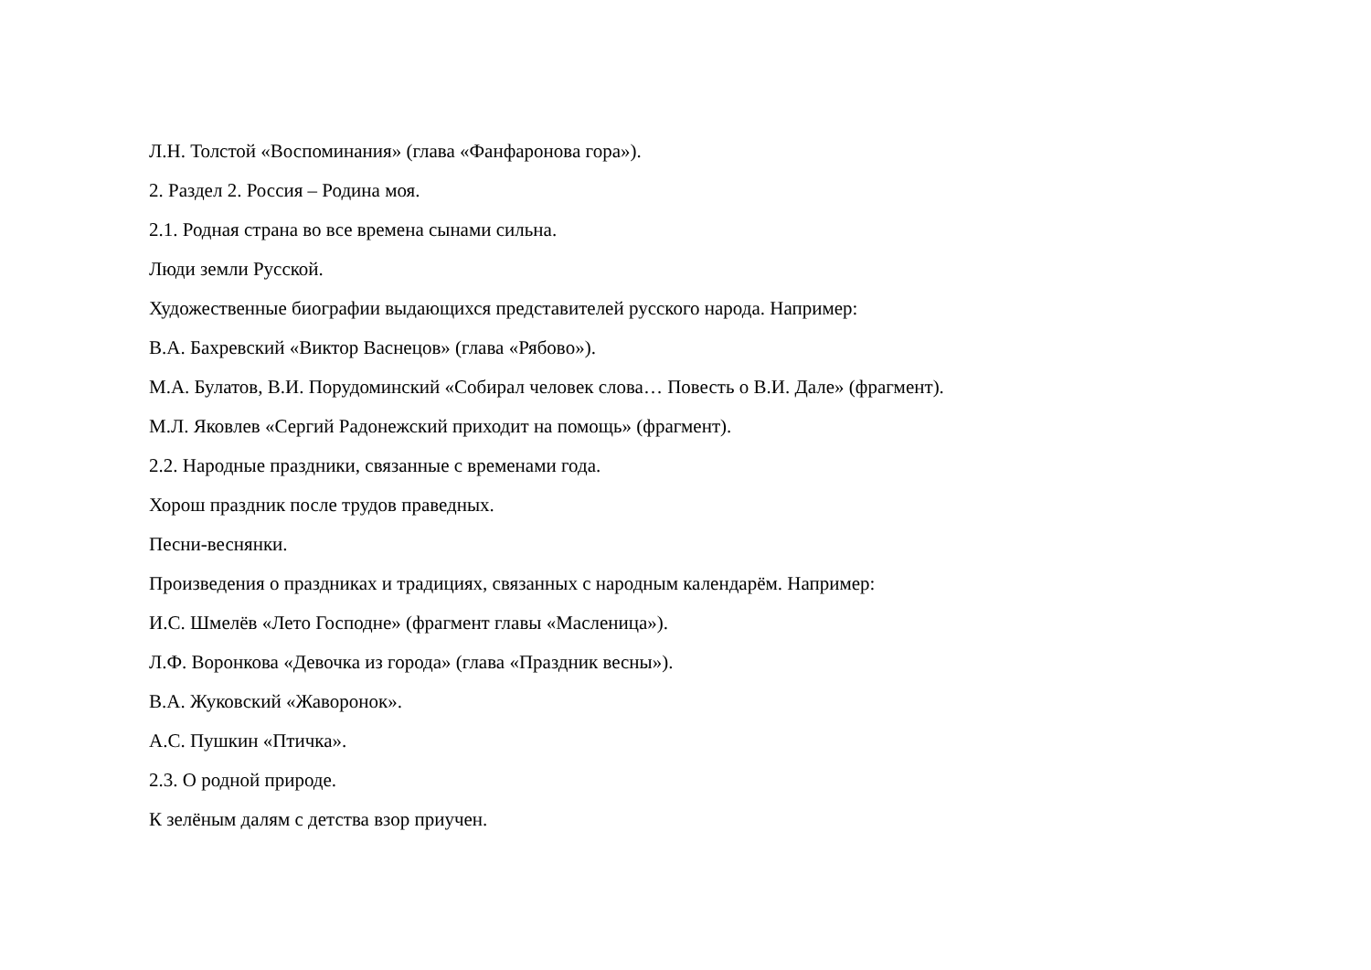Л.Н. Толстой «Воспоминания» (глава «Фанфаронова гора»).
2. Раздел 2. Россия – Родина моя.
2.1. Родная страна во все времена сынами сильна.
Люди земли Русской.
Художественные биографии выдающихся представителей русского народа. Например:
В.А. Бахревский «Виктор Васнецов» (глава «Рябово»).
М.А. Булатов, В.И. Порудоминский «Собирал человек слова… Повесть о В.И. Дале» (фрагмент).
М.Л. Яковлев «Сергий Радонежский приходит на помощь» (фрагмент).
2.2. Народные праздники, связанные с временами года.
Хорош праздник после трудов праведных.
Песни-веснянки.
Произведения о праздниках и традициях, связанных с народным календарём. Например:
И.С. Шмелёв «Лето Господне» (фрагмент главы «Масленица»).
Л.Ф. Воронкова «Девочка из города» (глава «Праздник весны»).
В.А. Жуковский «Жаворонок».
А.С. Пушкин «Птичка».
2.3. О родной природе.
К зелёным далям с детства взор приучен.